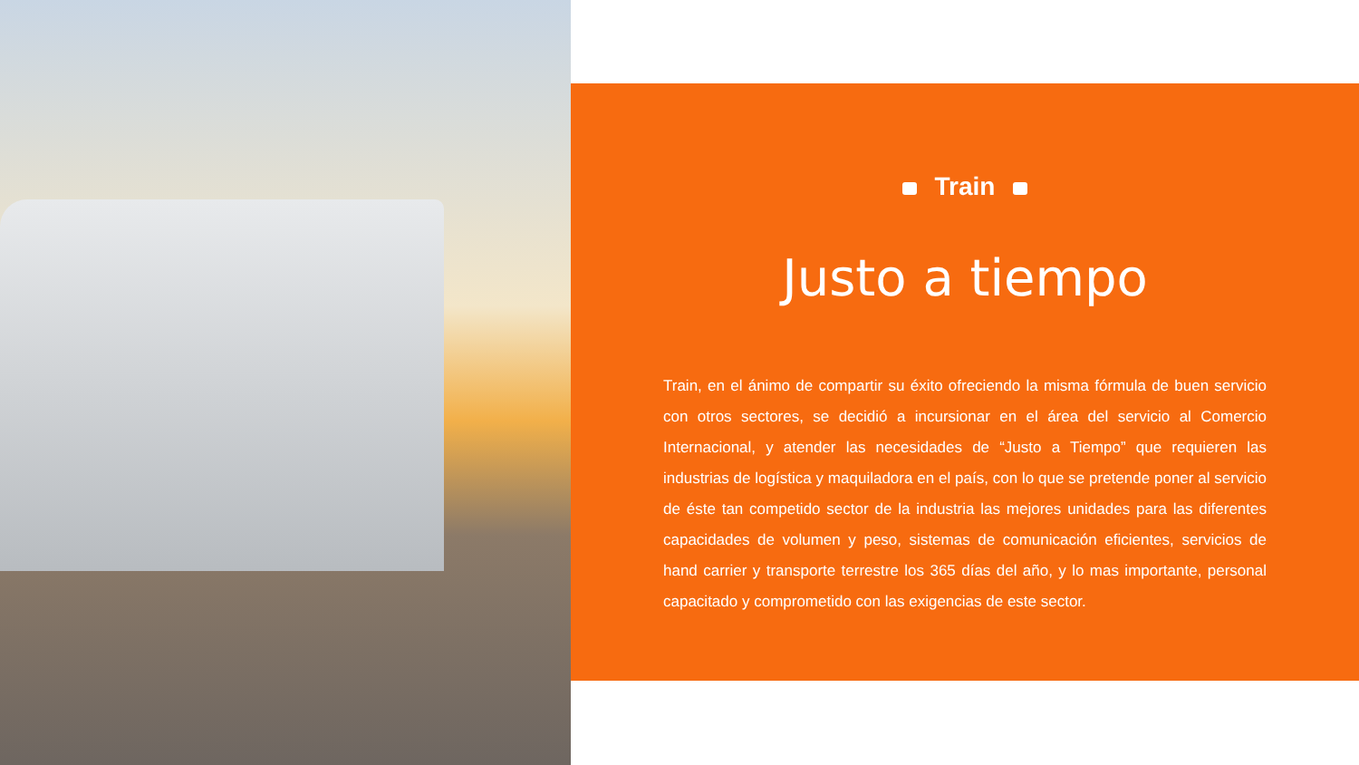Train
Justo a tiempo
Train, en el ánimo de compartir su éxito ofreciendo la misma fórmula de buen servicio con otros sectores, se decidió a incursionar en el área del servicio al Comercio Internacional, y atender las necesidades de “Justo a Tiempo” que requieren las industrias de logística y maquiladora en el país, con lo que se pretende poner al servicio de éste tan competido sector de la industria las mejores unidades para las diferentes capacidades de volumen y peso, sistemas de comunicación eficientes, servicios de hand carrier y transporte terrestre los 365 días del año, y lo mas importante, personal capacitado y comprometido con las exigencias de este sector.